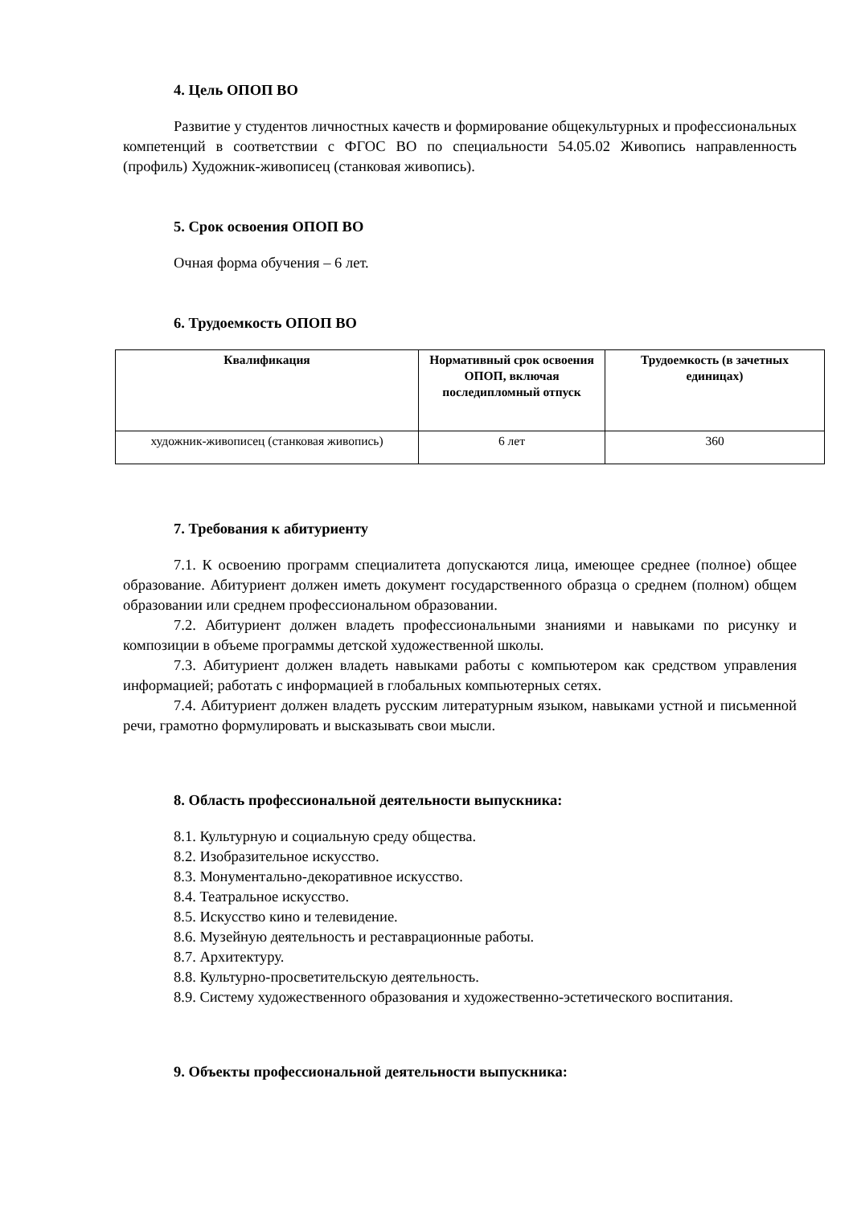4. Цель ОПОП ВО
Развитие у студентов личностных качеств и формирование общекультурных и профессиональных компетенций в соответствии с ФГОС ВО по специальности 54.05.02 Живопись направленность (профиль) Художник-живописец (станковая живопись).
5. Срок освоения ОПОП ВО
Очная форма обучения – 6 лет.
6. Трудоемкость ОПОП ВО
| Квалификация | Нормативный срок освоения ОПОП, включая последипломный отпуск | Трудоемкость (в зачетных единицах) |
| --- | --- | --- |
| художник-живописец (станковая живопись) | 6 лет | 360 |
7. Требования к абитуриенту
7.1. К освоению программ специалитета допускаются лица, имеющее среднее (полное) общее образование. Абитуриент должен иметь документ государственного образца о среднем (полном) общем образовании или среднем профессиональном образовании.
7.2. Абитуриент должен владеть профессиональными знаниями и навыками по рисунку и композиции в объеме программы детской художественной школы.
7.3. Абитуриент должен владеть навыками работы с компьютером как средством управления информацией; работать с информацией в глобальных компьютерных сетях.
7.4. Абитуриент должен владеть русским литературным языком, навыками устной и письменной речи, грамотно формулировать и высказывать свои мысли.
8. Область профессиональной деятельности выпускника:
8.1. Культурную и социальную среду общества.
8.2. Изобразительное искусство.
8.3. Монументально-декоративное искусство.
8.4. Театральное искусство.
8.5. Искусство кино и телевидение.
8.6. Музейную деятельность и реставрационные работы.
8.7. Архитектуру.
8.8. Культурно-просветительскую деятельность.
8.9. Систему художественного образования и художественно-эстетического воспитания.
9. Объекты профессиональной деятельности выпускника: